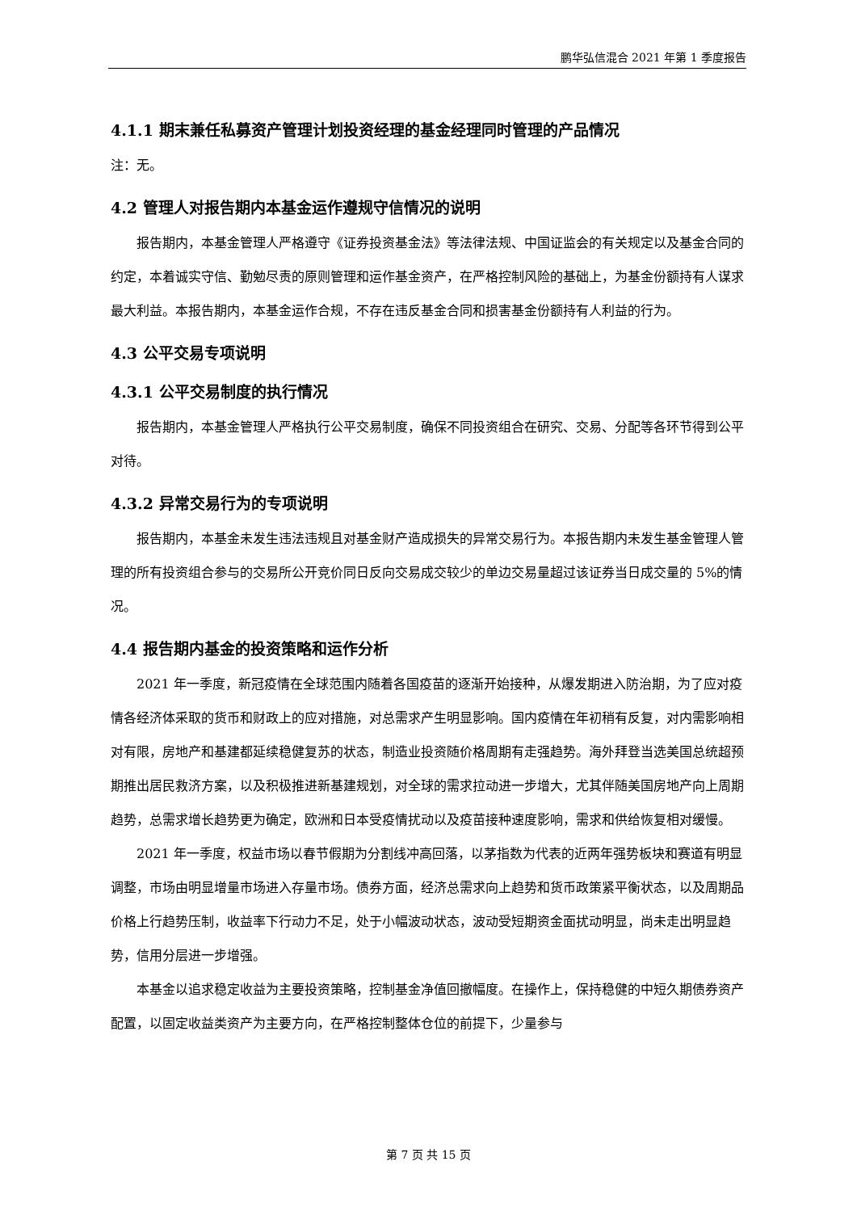鹏华弘信混合 2021 年第 1 季度报告
4.1.1 期末兼任私募资产管理计划投资经理的基金经理同时管理的产品情况
注：无。
4.2 管理人对报告期内本基金运作遵规守信情况的说明
报告期内，本基金管理人严格遵守《证券投资基金法》等法律法规、中国证监会的有关规定以及基金合同的约定，本着诚实守信、勤勉尽责的原则管理和运作基金资产，在严格控制风险的基础上，为基金份额持有人谋求最大利益。本报告期内，本基金运作合规，不存在违反基金合同和损害基金份额持有人利益的行为。
4.3 公平交易专项说明
4.3.1 公平交易制度的执行情况
报告期内，本基金管理人严格执行公平交易制度，确保不同投资组合在研究、交易、分配等各环节得到公平对待。
4.3.2 异常交易行为的专项说明
报告期内，本基金未发生违法违规且对基金财产造成损失的异常交易行为。本报告期内未发生基金管理人管理的所有投资组合参与的交易所公开竞价同日反向交易成交较少的单边交易量超过该证券当日成交量的 5%的情况。
4.4 报告期内基金的投资策略和运作分析
2021 年一季度，新冠疫情在全球范围内随着各国疫苗的逐渐开始接种，从爆发期进入防治期，为了应对疫情各经济体采取的货币和财政上的应对措施，对总需求产生明显影响。国内疫情在年初稍有反复，对内需影响相对有限，房地产和基建都延续稳健复苏的状态，制造业投资随价格周期有走强趋势。海外拜登当选美国总统超预期推出居民救济方案，以及积极推进新基建规划，对全球的需求拉动进一步增大，尤其伴随美国房地产向上周期趋势，总需求增长趋势更为确定，欧洲和日本受疫情扰动以及疫苗接种速度影响，需求和供给恢复相对缓慢。
2021 年一季度，权益市场以春节假期为分割线冲高回落，以茅指数为代表的近两年强势板块和赛道有明显调整，市场由明显增量市场进入存量市场。债券方面，经济总需求向上趋势和货币政策紧平衡状态，以及周期品价格上行趋势压制，收益率下行动力不足，处于小幅波动状态，波动受短期资金面扰动明显，尚未走出明显趋势，信用分层进一步增强。
本基金以追求稳定收益为主要投资策略，控制基金净值回撤幅度。在操作上，保持稳健的中短久期债券资产配置，以固定收益类资产为主要方向，在严格控制整体仓位的前提下，少量参与
第 7 页 共 15 页